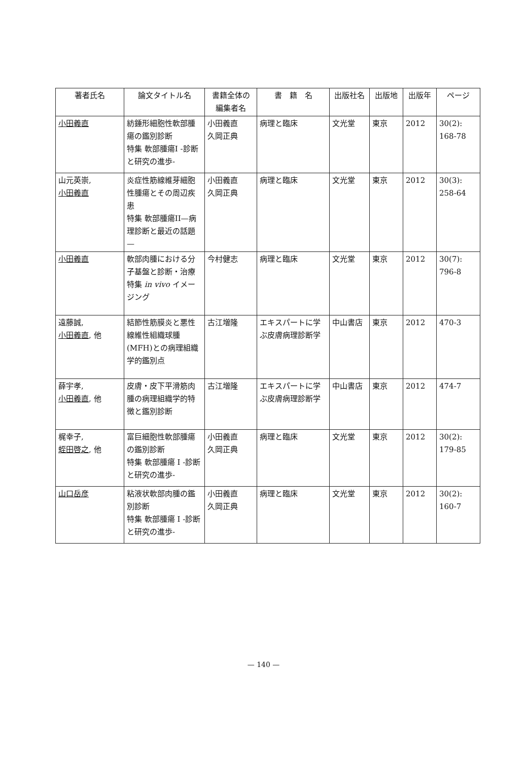| 著者氏名 | 論文タイトル名 | 書籍全体の 編集者名 | 書 籍 名 | 出版社名 | 出版地 | 出版年 | ページ |
| --- | --- | --- | --- | --- | --- | --- | --- |
| 小田義直 | 紡錘形細胞性軟部腫瘍の鑑別診断 特集 軟部腫瘍I -診断と研究の進歩- | 小田義直 久岡正典 | 病理と臨床 | 文光堂 | 東京 | 2012 | 30(2): 168-78 |
| 山元英崇, 小田義直 | 炎症性筋線維芽細胞性腫瘍とその周辺疾患 特集 軟部腫瘍II—病理診断と最近の話題— | 小田義直 久岡正典 | 病理と臨床 | 文光堂 | 東京 | 2012 | 30(3): 258-64 |
| 小田義直 | 軟部肉腫における分子基盤と診断・治療 特集 in vivo イメージング | 今村健志 | 病理と臨床 | 文光堂 | 東京 | 2012 | 30(7): 796-8 |
| 遠藤誠, 小田義直 , 他 | 結節性筋膜炎と悪性線維性組織球腫(MFH)との病理組織学的鑑別点 | 古江増隆 | エキスパートに学ぶ皮膚病理診断学 | 中山書店 | 東京 | 2012 | 470-3 |
| 薛宇孝, 小田義直 , 他 | 皮膚・皮下平滑筋肉腫の病理組織学的特徴と鑑別診断 | 古江増隆 | エキスパートに学ぶ皮膚病理診断学 | 中山書店 | 東京 | 2012 | 474-7 |
| 梶幸子, 蛭田啓之 , 他 | 富巨細胞性軟部腫瘍の鑑別診断 特集 軟部腫瘍 I -診断と研究の進歩- | 小田義直 久岡正典 | 病理と臨床 | 文光堂 | 東京 | 2012 | 30(2): 179-85 |
| 山口岳彦 | 粘液状軟部肉腫の鑑別診断 特集 軟部腫瘍 I -診断と研究の進歩- | 小田義直 久岡正典 | 病理と臨床 | 文光堂 | 東京 | 2012 | 30(2): 160-7 |
— 140 —